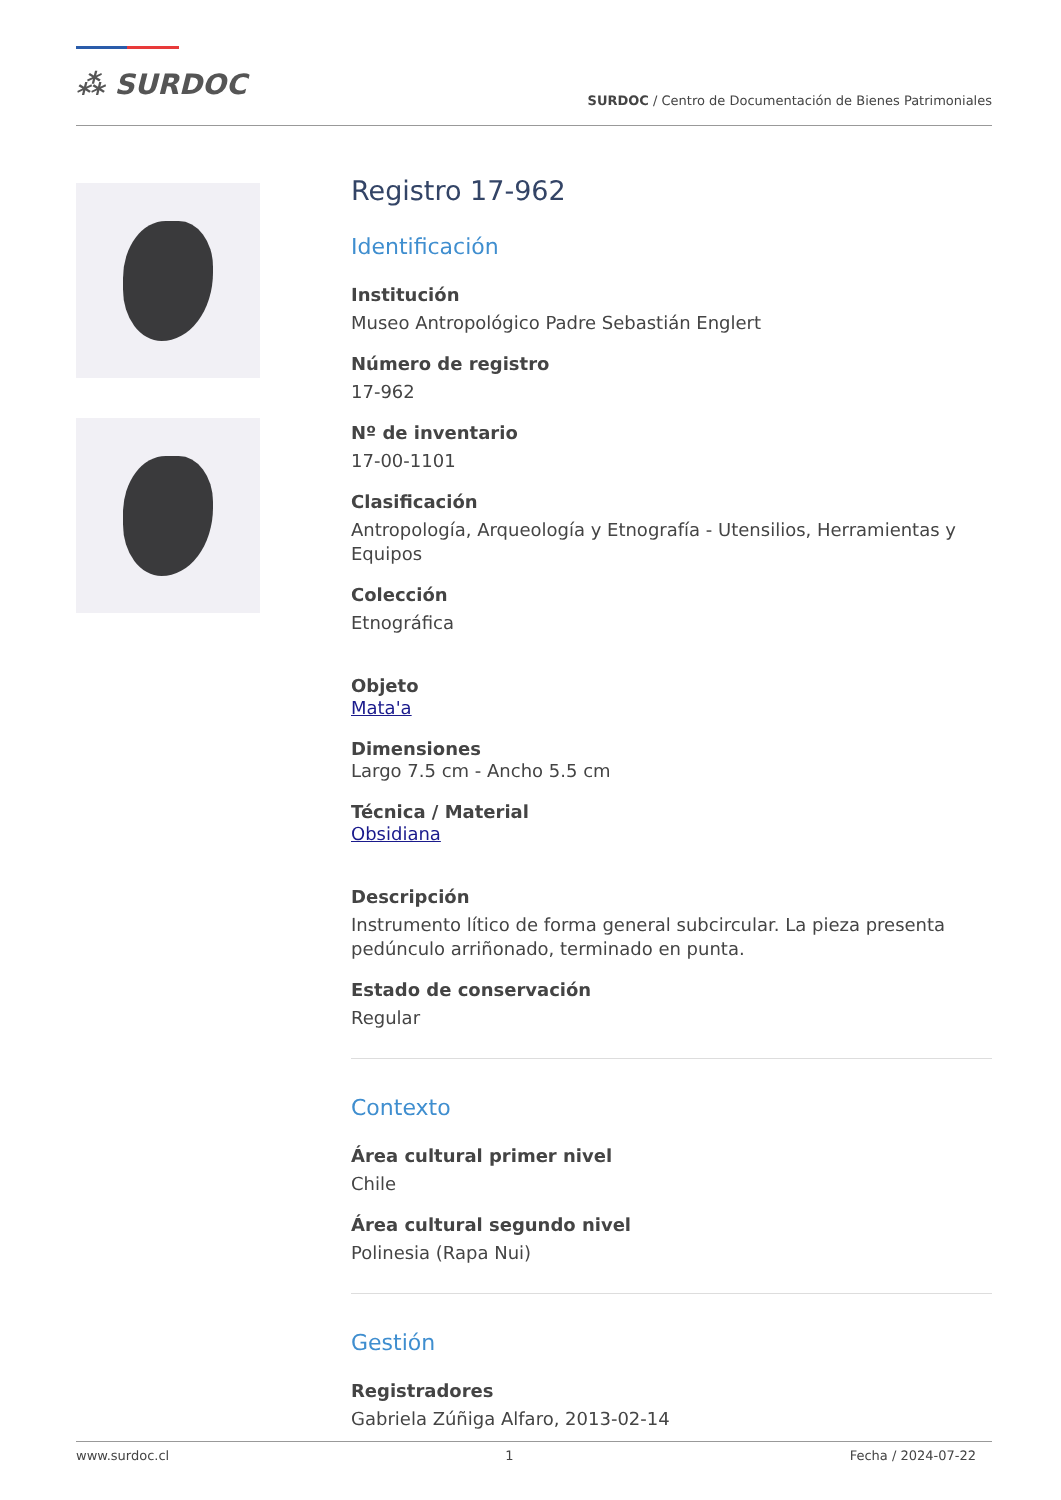⁂ SURDOC
SURDOC / Centro de Documentación de Bienes Patrimoniales
Registro 17-962
Identificación
Institución
Museo Antropológico Padre Sebastián Englert
Número de registro
17-962
Nº de inventario
17-00-1101
Clasificación
Antropología, Arqueología y Etnografía - Utensilios, Herramientas y Equipos
Colección
Etnográfica
Objeto
Mata'a
Dimensiones
Largo 7.5 cm - Ancho 5.5 cm
Técnica / Material
Obsidiana
Descripción
Instrumento lítico de forma general subcircular. La pieza presenta pedúnculo arriñonado, terminado en punta.
Estado de conservación
Regular
Contexto
Área cultural primer nivel
Chile
Área cultural segundo nivel
Polinesia (Rapa Nui)
Gestión
Registradores
Gabriela Zúñiga Alfaro, 2013-02-14
www.surdoc.cl 1 Fecha / 2024-07-22